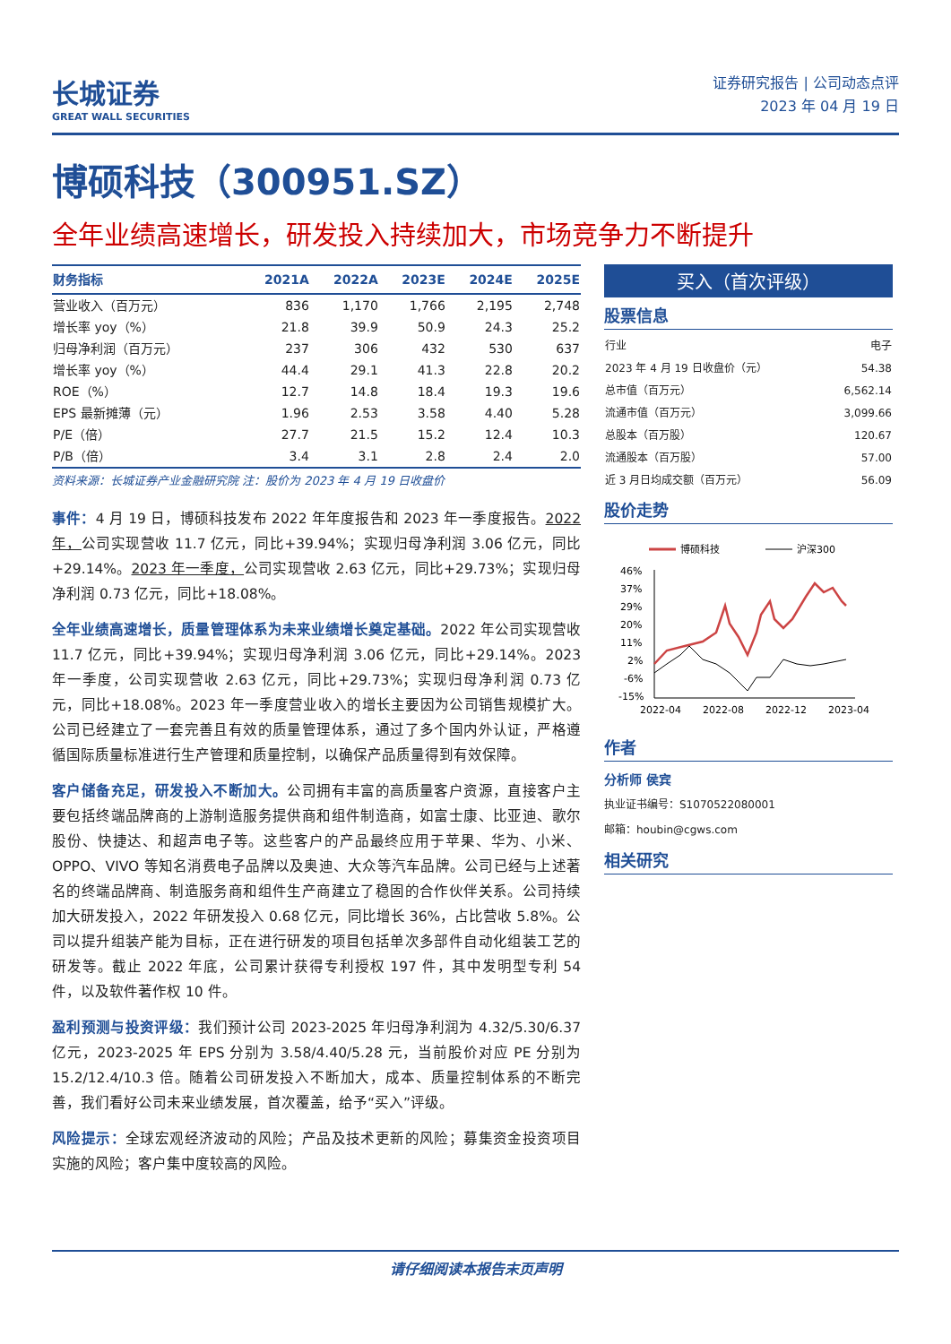长城证券
GREAT WALL SECURITIES
证券研究报告 | 公司动态点评
2023 年 04 月 19 日
博硕科技（300951.SZ）
全年业绩高速增长，研发投入持续加大，市场竞争力不断提升
| 财务指标 | 2021A | 2022A | 2023E | 2024E | 2025E |
| --- | --- | --- | --- | --- | --- |
| 营业收入（百万元） | 836 | 1,170 | 1,766 | 2,195 | 2,748 |
| 增长率 yoy（%） | 21.8 | 39.9 | 50.9 | 24.3 | 25.2 |
| 归母净利润（百万元） | 237 | 306 | 432 | 530 | 637 |
| 增长率 yoy（%） | 44.4 | 29.1 | 41.3 | 22.8 | 20.2 |
| ROE（%） | 12.7 | 14.8 | 18.4 | 19.3 | 19.6 |
| EPS 最新摊薄（元） | 1.96 | 2.53 | 3.58 | 4.40 | 5.28 |
| P/E（倍） | 27.7 | 21.5 | 15.2 | 12.4 | 10.3 |
| P/B（倍） | 3.4 | 3.1 | 2.8 | 2.4 | 2.0 |
资料来源：长城证券产业金融研究院 注：股价为 2023 年 4 月 19 日收盘价
事件：4 月 19 日，博硕科技发布 2022 年年度报告和 2023 年一季度报告。2022 年，公司实现营收 11.7 亿元，同比+39.94%；实现归母净利润 3.06 亿元，同比+29.14%。2023 年一季度，公司实现营收 2.63 亿元，同比+29.73%；实现归母净利润 0.73 亿元，同比+18.08%。
全年业绩高速增长，质量管理体系为未来业绩增长奠定基础。2022 年公司实现营收 11.7 亿元，同比+39.94%；实现归母净利润 3.06 亿元，同比+29.14%。2023 年一季度，公司实现营收 2.63 亿元，同比+29.73%；实现归母净利润 0.73 亿元，同比+18.08%。2023 年一季度营业收入的增长主要因为公司销售规模扩大。公司已经建立了一套完善且有效的质量管理体系，通过了多个国内外认证，严格遵循国际质量标准进行生产管理和质量控制，以确保产品质量得到有效保障。
客户储备充足，研发投入不断加大。公司拥有丰富的高质量客户资源，直接客户主要包括终端品牌商的上游制造服务提供商和组件制造商，如富士康、比亚迪、歌尔股份、快捷达、和超声电子等。这些客户的产品最终应用于苹果、华为、小米、OPPO、VIVO 等知名消费电子品牌以及奥迪、大众等汽车品牌。公司已经与上述著名的终端品牌商、制造服务商和组件生产商建立了稳固的合作伙伴关系。公司持续加大研发投入，2022 年研发投入 0.68 亿元，同比增长 36%，占比营收 5.8%。公司以提升组装产能为目标，正在进行研发的项目包括单次多部件自动化组装工艺的研发等。截止 2022 年底，公司累计获得专利授权 197 件，其中发明型专利 54 件，以及软件著作权 10 件。
盈利预测与投资评级：我们预计公司 2023-2025 年归母净利润为 4.32/5.30/6.37 亿元，2023-2025 年 EPS 分别为 3.58/4.40/5.28 元，当前股价对应 PE 分别为 15.2/12.4/10.3 倍。随着公司研发投入不断加大，成本、质量控制体系的不断完善，我们看好公司未来业绩发展，首次覆盖，给予“买入”评级。
风险提示：全球宏观经济波动的风险；产品及技术更新的风险；募集资金投资项目实施的风险；客户集中度较高的风险。
买入（首次评级）
股票信息
| 行业 | 电子 |
| 2023 年 4 月 19 日收盘价（元） | 54.38 |
| 总市值（百万元） | 6,562.14 |
| 流通市值（百万元） | 3,099.66 |
| 总股本（百万股） | 120.67 |
| 流通股本（百万股） | 57.00 |
| 近 3 月日均成交额（百万元） | 56.09 |
股价走势
博硕科技
沪深300
46%
37%
29%
20%
11%
2%
-6%
-15%
2022-04
2022-08
2022-12
2023-04
作者
分析师 侯宾
执业证书编号：S1070522080001
邮箱：houbin@cgws.com
相关研究
请仔细阅读本报告末页声明